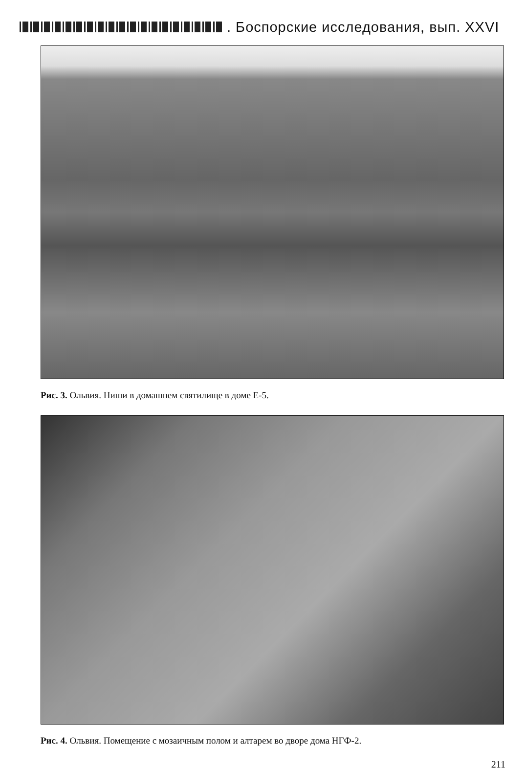. Боспорские исследования, вып. XXVI
Рис. 3. Ольвия. Ниши в домашнем святилище в доме Е-5.
Рис. 4. Ольвия. Помещение с мозаичным полом и алтарем во дворе дома НГФ-2.
211